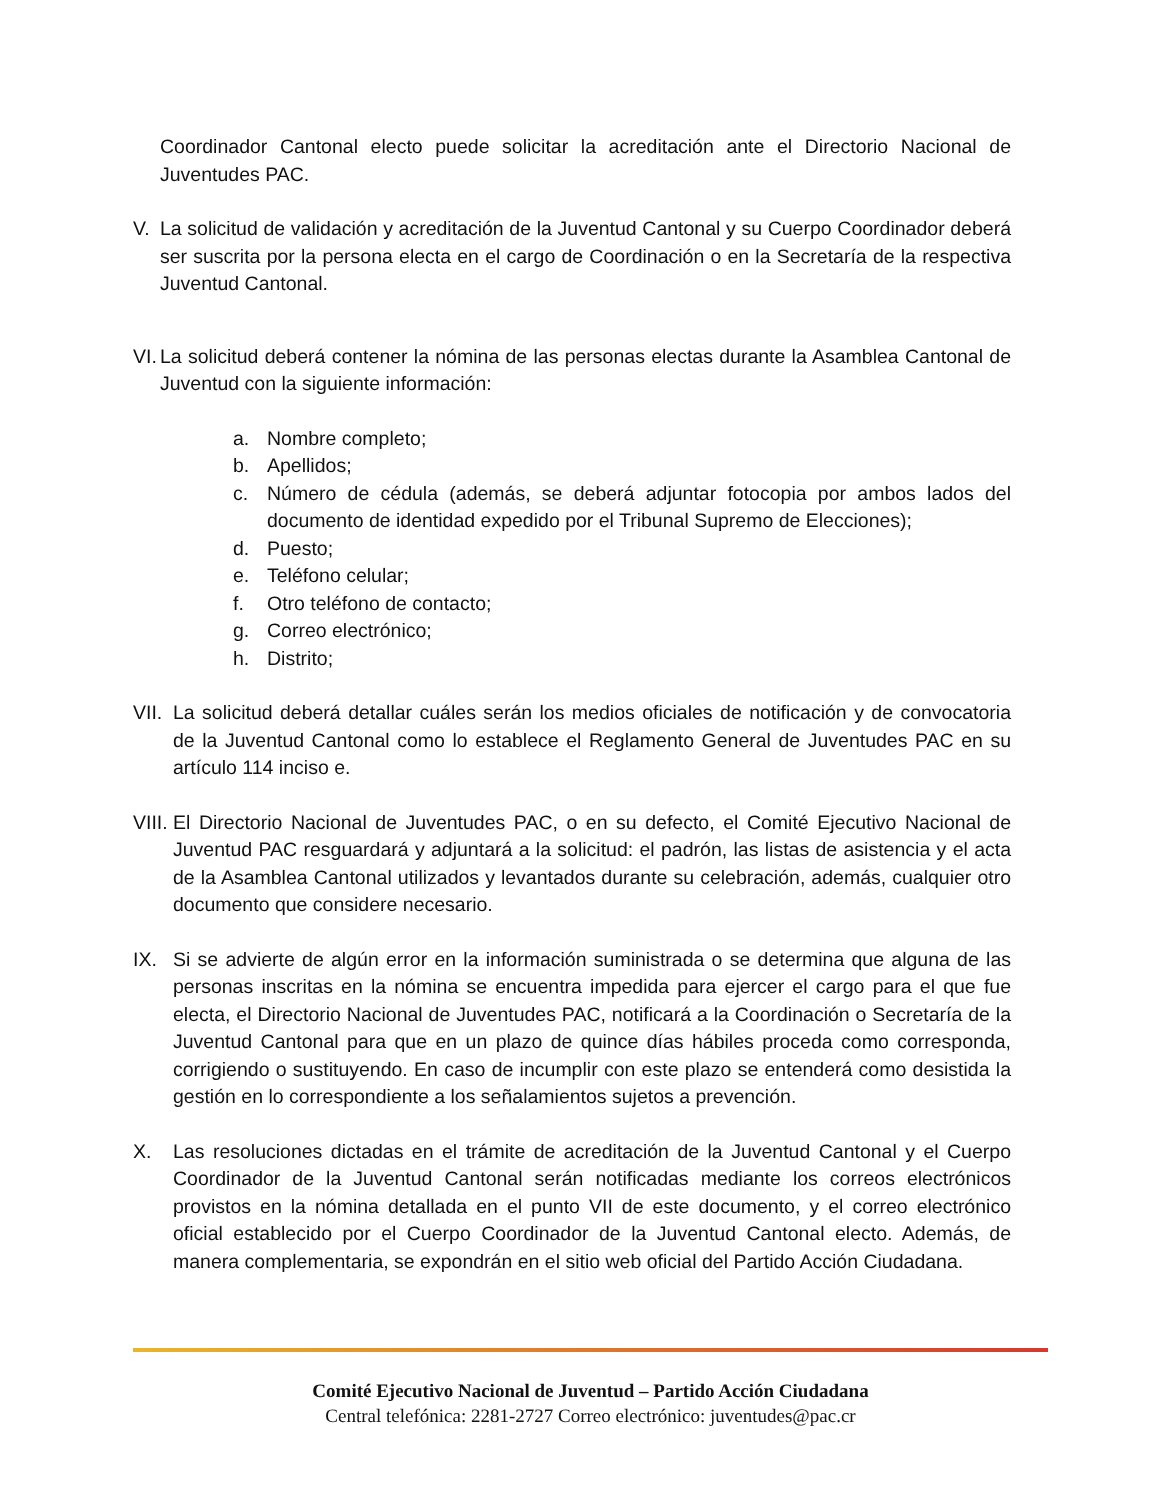Coordinador Cantonal electo puede solicitar la acreditación ante el Directorio Nacional de Juventudes PAC.
V. La solicitud de validación y acreditación de la Juventud Cantonal y su Cuerpo Coordinador deberá ser suscrita por la persona electa en el cargo de Coordinación o en la Secretaría de la respectiva Juventud Cantonal.
VI.
La solicitud deberá contener la nómina de las personas electas durante la Asamblea Cantonal de Juventud con la siguiente información:
a. Nombre completo;
b. Apellidos;
c. Número de cédula (además, se deberá adjuntar fotocopia por ambos lados del documento de identidad expedido por el Tribunal Supremo de Elecciones);
d. Puesto;
e. Teléfono celular;
f. Otro teléfono de contacto;
g. Correo electrónico;
h. Distrito;
VII.
La solicitud deberá detallar cuáles serán los medios oficiales de notificación y de convocatoria de la Juventud Cantonal como lo establece el Reglamento General de Juventudes PAC en su artículo 114 inciso e.
VIII.
El Directorio Nacional de Juventudes PAC, o en su defecto, el Comité Ejecutivo Nacional de Juventud PAC resguardará y adjuntará a la solicitud: el padrón, las listas de asistencia y el acta de la Asamblea Cantonal utilizados y levantados durante su celebración, además, cualquier otro documento que considere necesario.
IX. Si se advierte de algún error en la información suministrada o se determina que alguna de las personas inscritas en la nómina se encuentra impedida para ejercer el cargo para el que fue electa, el Directorio Nacional de Juventudes PAC, notificará a la Coordinación o Secretaría de la Juventud Cantonal para que en un plazo de quince días hábiles proceda como corresponda, corrigiendo o sustituyendo. En caso de incumplir con este plazo se entenderá como desistida la gestión en lo correspondiente a los señalamientos sujetos a prevención.
X. Las resoluciones dictadas en el trámite de acreditación de la Juventud Cantonal y el Cuerpo Coordinador de la Juventud Cantonal serán notificadas mediante los correos electrónicos provistos en la nómina detallada en el punto VII de este documento, y el correo electrónico oficial establecido por el Cuerpo Coordinador de la Juventud Cantonal electo. Además, de manera complementaria, se expondrán en el sitio web oficial del Partido Acción Ciudadana.
Comité Ejecutivo Nacional de Juventud – Partido Acción Ciudadana
Central telefónica: 2281-2727 Correo electrónico: juventudes@pac.cr